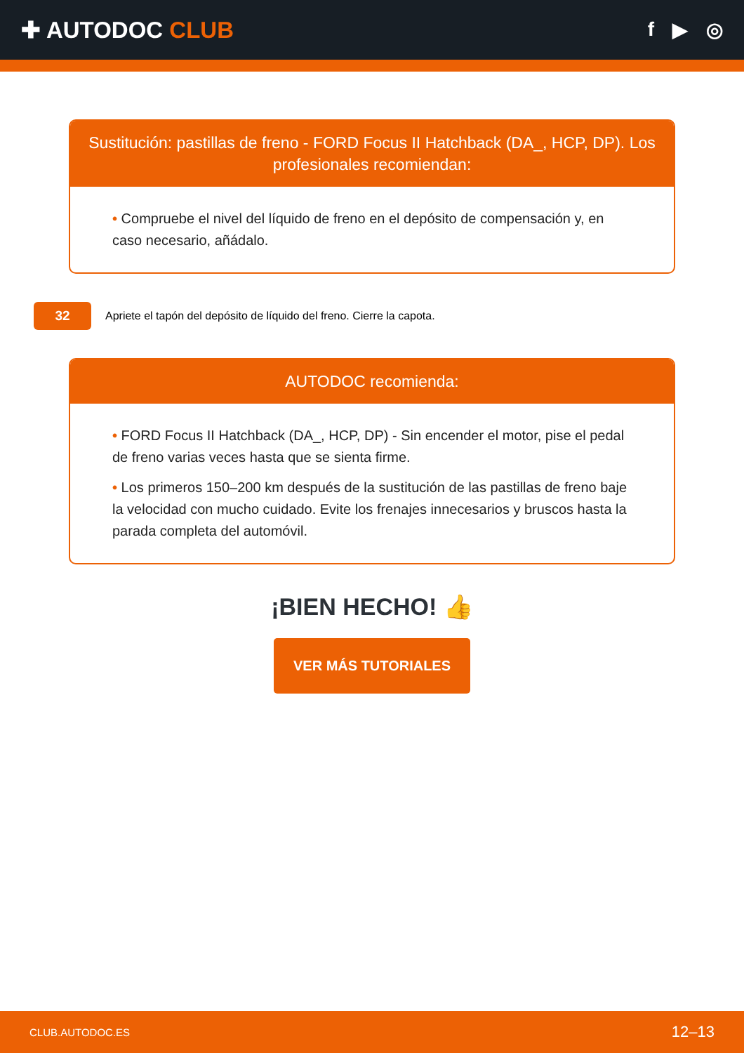✚ AUTODOC CLUB
f ▶ ◎
Sustitución: pastillas de freno - FORD Focus II Hatchback (DA_, HCP, DP). Los profesionales recomiendan:
• Compruebe el nivel del líquido de freno en el depósito de compensación y, en caso necesario, añádalo.
32
Apriete el tapón del depósito de líquido del freno. Cierre la capota.
AUTODOC recomienda:
• FORD Focus II Hatchback (DA_, HCP, DP) - Sin encender el motor, pise el pedal de freno varias veces hasta que se sienta firme.
• Los primeros 150–200 km después de la sustitución de las pastillas de freno baje la velocidad con mucho cuidado. Evite los frenajes innecesarios y bruscos hasta la parada completa del automóvil.
¡BIEN HECHO! 👍
VER MÁS TUTORIALES
CLUB.AUTODOC.ES 12–13